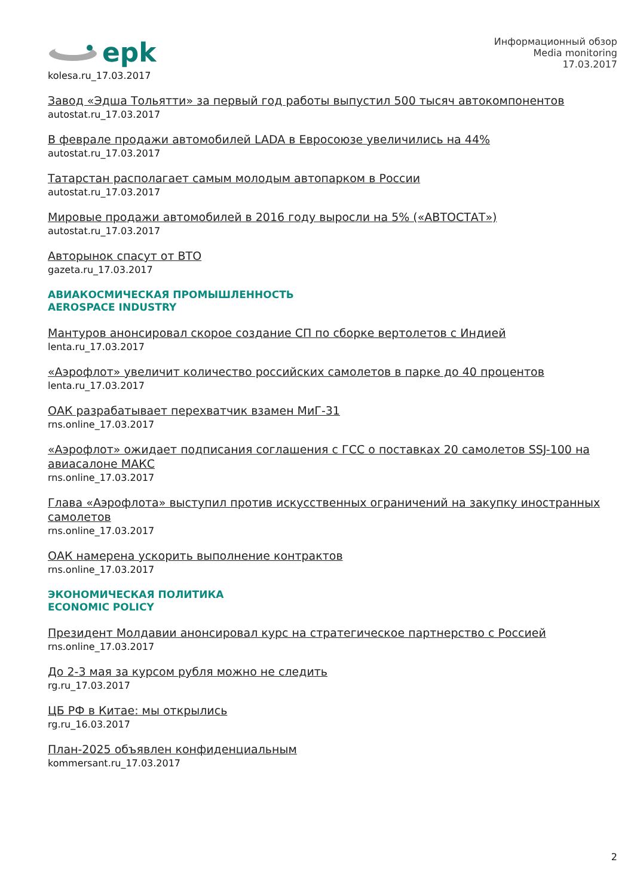epk
kolesa.ru_17.03.2017
Информационный обзор
Media monitoring
17.03.2017
Завод «Эдша Тольятти» за первый год работы выпустил 500 тысяч автокомпонентов
autostat.ru_17.03.2017
В феврале продажи автомобилей LADA в Евросоюзе увеличились на 44%
autostat.ru_17.03.2017
Татарстан располагает самым молодым автопарком в России
autostat.ru_17.03.2017
Мировые продажи автомобилей в 2016 году выросли на 5% («АВТОСТАТ»)
autostat.ru_17.03.2017
Авторынок спасут от ВТО
gazeta.ru_17.03.2017
АВИАКОСМИЧЕСКАЯ ПРОМЫШЛЕННОСТЬ
AEROSPACE INDUSTRY
Мантуров анонсировал скорое создание СП по сборке вертолетов с Индией
lenta.ru_17.03.2017
«Аэрофлот» увеличит количество российских самолетов в парке до 40 процентов
lenta.ru_17.03.2017
ОАК разрабатывает перехватчик взамен МиГ-31
rns.online_17.03.2017
«Аэрофлот» ожидает подписания соглашения с ГСС о поставках 20 самолетов SSJ-100 на авиасалоне МАКС
rns.online_17.03.2017
Глава «Аэрофлота» выступил против искусственных ограничений на закупку иностранных самолетов
rns.online_17.03.2017
ОАК намерена ускорить выполнение контрактов
rns.online_17.03.2017
ЭКОНОМИЧЕСКАЯ ПОЛИТИКА
ECONOMIC POLICY
Президент Молдавии анонсировал курс на стратегическое партнерство с Россией
rns.online_17.03.2017
До 2-3 мая за курсом рубля можно не следить
rg.ru_17.03.2017
ЦБ РФ в Китае: мы открылись
rg.ru_16.03.2017
План-2025 объявлен конфиденциальным
kommersant.ru_17.03.2017
2